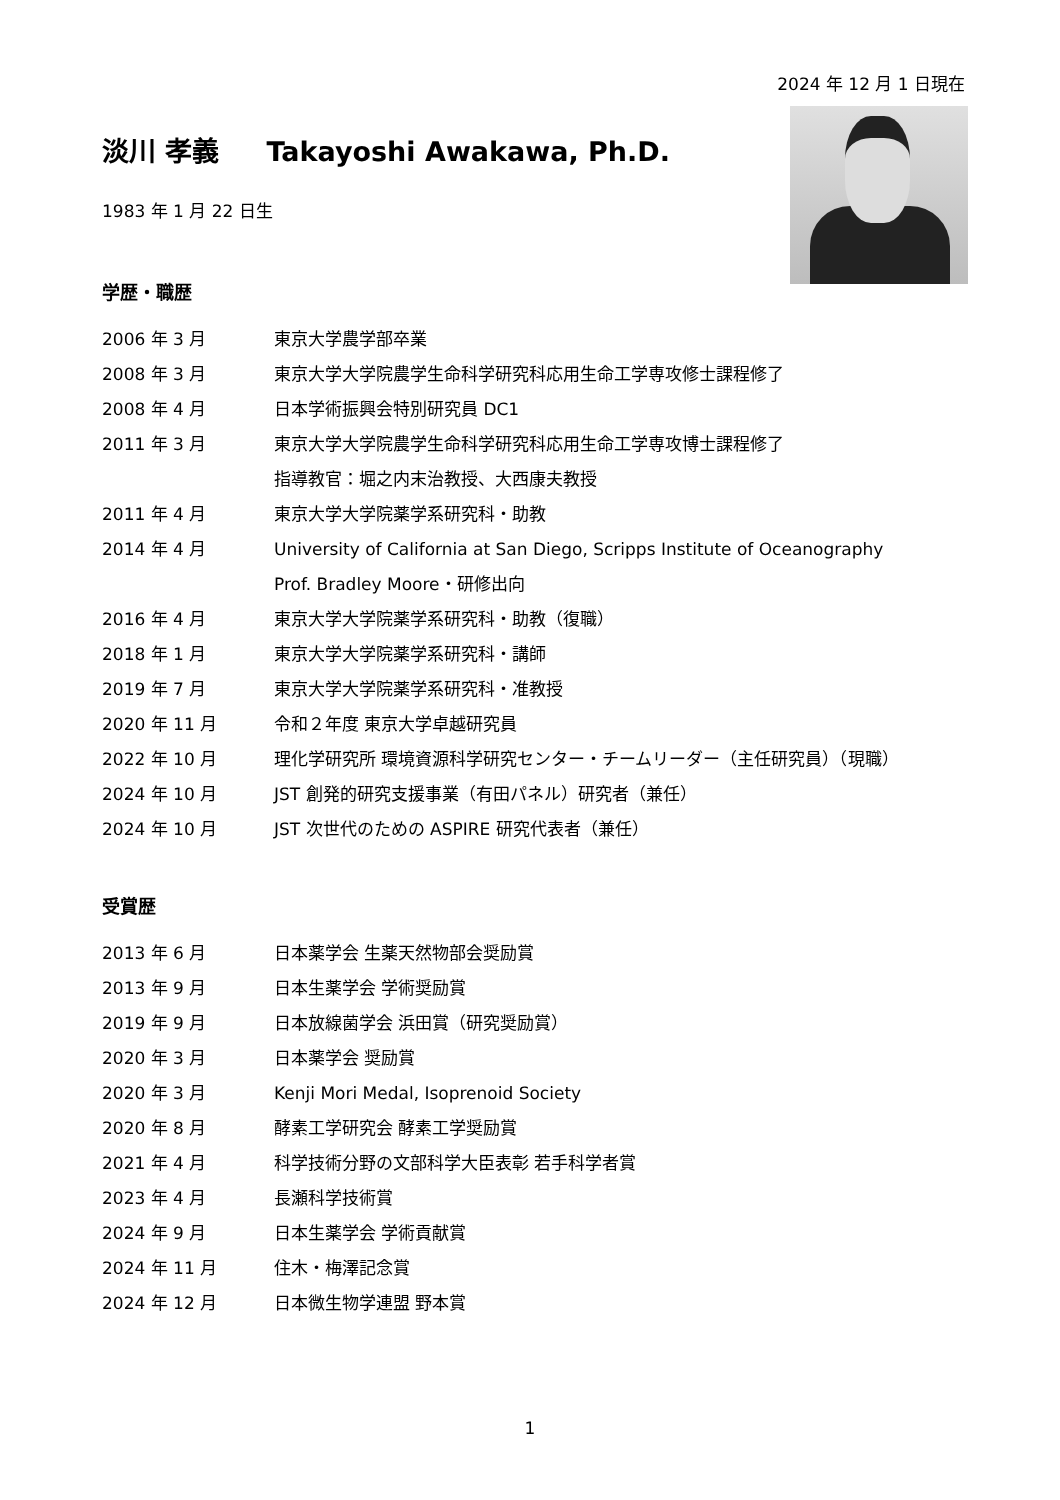2024 年 12 月 1 日現在
淡川 孝義 Takayoshi Awakawa, Ph.D.
1983 年 1 月 22 日生
学歴・職歴
2006 年 3 月 東京大学農学部卒業
2008 年 3 月 東京大学大学院農学生命科学研究科応用生命工学専攻修士課程修了
2008 年 4 月 日本学術振興会特別研究員 DC1
2011 年 3 月 東京大学大学院農学生命科学研究科応用生命工学専攻博士課程修了
指導教官：堀之内末治教授、大西康夫教授
2011 年 4 月 東京大学大学院薬学系研究科・助教
2014 年 4 月 University of California at San Diego, Scripps Institute of Oceanography
Prof. Bradley Moore・研修出向
2016 年 4 月 東京大学大学院薬学系研究科・助教（復職）
2018 年 1 月 東京大学大学院薬学系研究科・講師
2019 年 7 月 東京大学大学院薬学系研究科・准教授
2020 年 11 月 令和２年度 東京大学卓越研究員
2022 年 10 月 理化学研究所 環境資源科学研究センター・チームリーダー（主任研究員）（現職）
2024 年 10 月 JST 創発的研究支援事業（有田パネル）研究者（兼任）
2024 年 10 月 JST 次世代のための ASPIRE 研究代表者（兼任）
受賞歴
2013 年 6 月 日本薬学会 生薬天然物部会奨励賞
2013 年 9 月 日本生薬学会 学術奨励賞
2019 年 9 月 日本放線菌学会 浜田賞（研究奨励賞）
2020 年 3 月 日本薬学会 奨励賞
2020 年 3 月 Kenji Mori Medal, Isoprenoid Society
2020 年 8 月 酵素工学研究会 酵素工学奨励賞
2021 年 4 月 科学技術分野の文部科学大臣表彰 若手科学者賞
2023 年 4 月 長瀬科学技術賞
2024 年 9 月 日本生薬学会 学術貢献賞
2024 年 11 月 住木・梅澤記念賞
2024 年 12 月 日本微生物学連盟 野本賞
1